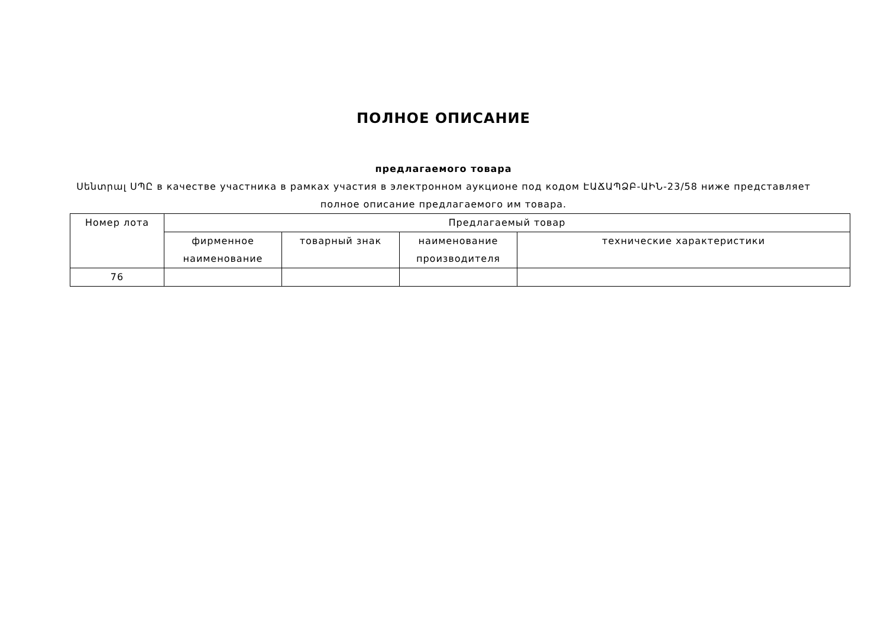ПОЛНОЕ ОПИСАНИЕ
предлагаемого товара
Սենտրալ ՍՊԸ в качестве участника в рамках участия в электронном аукционе под кодом ԷԱՃԱՊՁԲ-ԱԻՆ-23/58 ниже представляет полное описание предлагаемого им товара.
| Номер лота | Предлагаемый товар | | | |
| --- | --- | --- | --- | --- |
| | фирменное наименование | товарный знак | наименование производителя | технические характеристики |
| 76 | | | | |